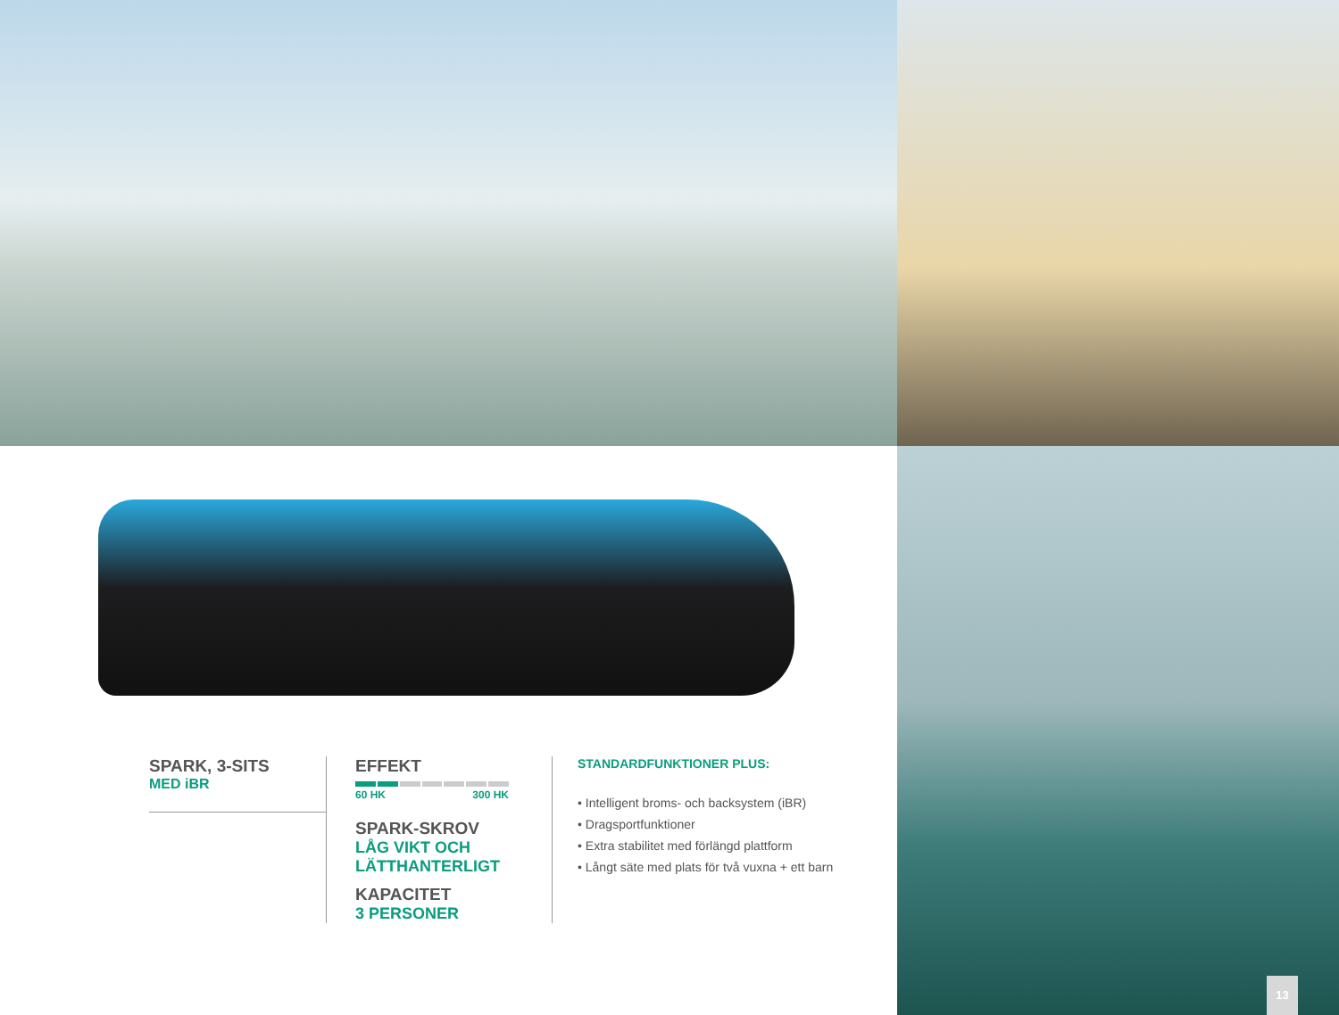SPARK, 3-SITS
MED iBR
EFFEKT
60 HK 300 HK
SPARK-SKROV
LÅG VIKT OCH LÄTTHANTERLIGT
KAPACITET
3 PERSONER
STANDARDFUNKTIONER PLUS:
• Intelligent broms- och backsystem (iBR)
• Dragsportfunktioner
• Extra stabilitet med förlängd plattform
• Långt säte med plats för två vuxna + ett barn
13